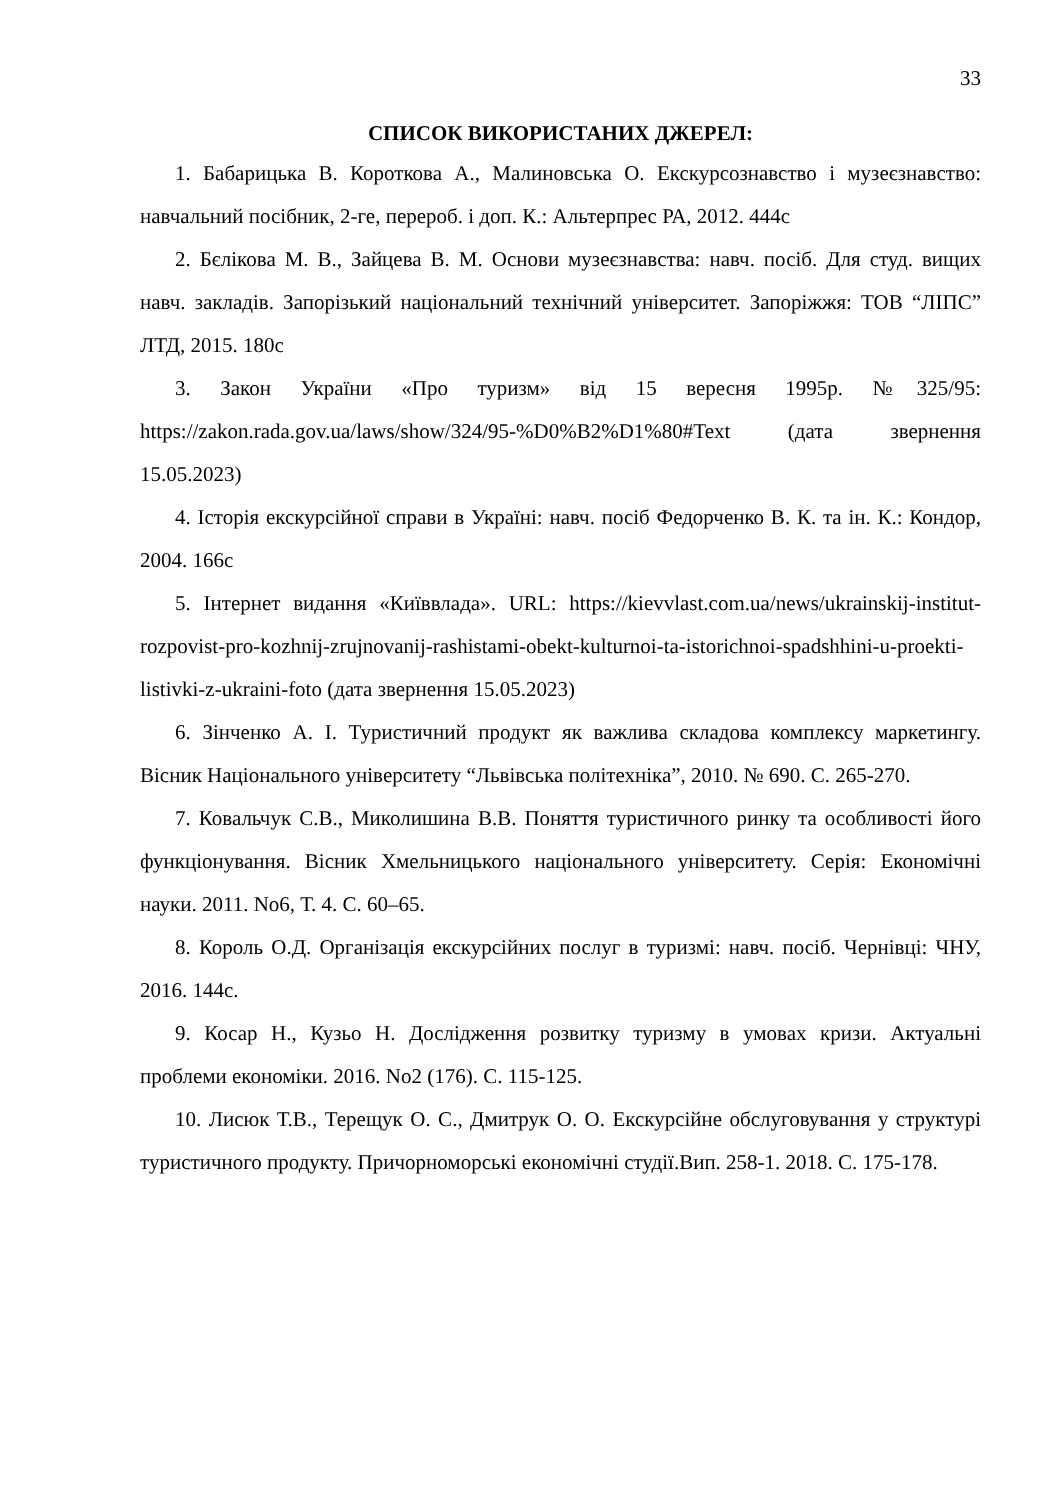33
СПИСОК ВИКОРИСТАНИХ ДЖЕРЕЛ:
1. Бабарицька В. Короткова А., Малиновська О. Екскурсознавство і музеєзнавство: навчальний посібник, 2-ге, перероб. і доп. К.: Альтерпрес РА, 2012. 444с
2. Бєлікова М. В., Зайцева В. М. Основи музеєзнавства: навч. посіб. Для студ. вищих навч. закладів. Запорізький національний технічний університет. Запоріжжя: ТОВ “ЛІПС” ЛТД, 2015. 180с
3. Закон України «Про туризм» від 15 вересня 1995р. №325/95: https://zakon.rada.gov.ua/laws/show/324/95-%D0%B2%D1%80#Text (дата звернення 15.05.2023)
4. Історія екскурсійної справи в Україні: навч. посіб Федорченко В. К. та ін. К.: Кондор, 2004. 166с
5. Інтернет видання «Київвлада». URL: https://kievvlast.com.ua/news/ukrainskij-institut-rozpovist-pro-kozhnij-zrujnovanij-rashistami-obekt-kulturnoi-ta-istorichnoi-spadshhini-u-proekti-listivki-z-ukraini-foto (дата звернення 15.05.2023)
6. Зінченко А. І. Туристичний продукт як важлива складова комплексу маркетингу. Вісник Національного університету “Львівська політехніка”, 2010. № 690. С. 265-270.
7. Ковальчук С.В., Миколишина В.В. Поняття туристичного ринку та особливості його функціонування. Вісник Хмельницького національного університету. Серія: Економічні науки. 2011. No6, Т. 4. С. 60–65.
8. Король О.Д. Організація екскурсійних послуг в туризмі: навч. посіб. Чернівці: ЧНУ, 2016. 144с.
9. Косар Н., Кузьо Н. Дослідження розвитку туризму в умовах кризи. Актуальні проблеми економіки. 2016. No2 (176). С. 115-125.
10. Лисюк Т.В., Терещук О. С., Дмитрук О. О. Екскурсійне обслуговування у структурі туристичного продукту. Причорноморські економічні студії.Вип. 258-1. 2018. С. 175-178.